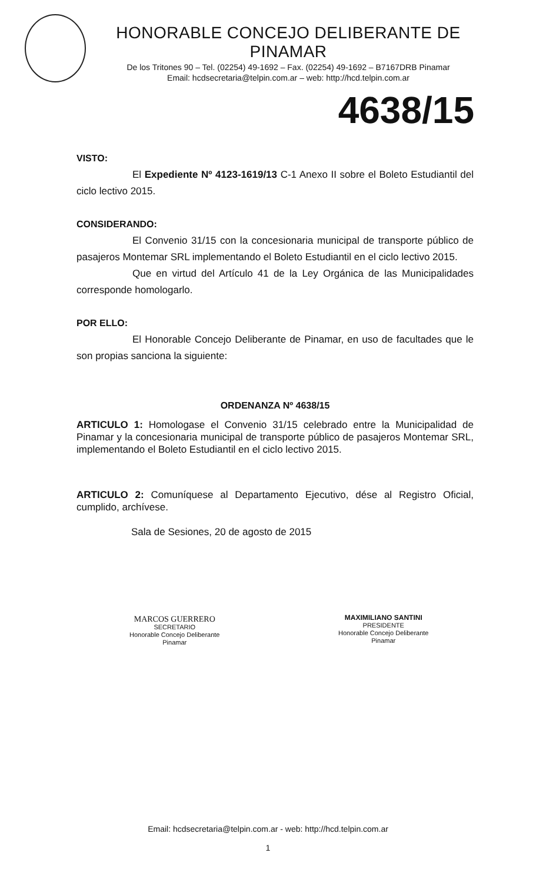HONORABLE CONCEJO DELIBERANTE DE PINAMAR
De los Tritones 90 – Tel. (02254) 49-1692 – Fax. (02254) 49-1692 – B7167DRB Pinamar
Email: hcdsecretaria@telpin.com.ar – web: http://hcd.telpin.com.ar
4638/15
VISTO:
El Expediente Nº 4123-1619/13 C-1 Anexo II sobre el Boleto Estudiantil del ciclo lectivo 2015.
CONSIDERANDO:
El Convenio 31/15 con la concesionaria municipal de transporte público de pasajeros Montemar SRL implementando el Boleto Estudiantil en el ciclo lectivo 2015.
Que en virtud del Artículo 41 de la Ley Orgánica de las Municipalidades corresponde homologarlo.
POR ELLO:
El Honorable Concejo Deliberante de Pinamar, en uso de facultades que le son propias sanciona la siguiente:
ORDENANZA Nº 4638/15
ARTICULO 1: Homologase el Convenio 31/15 celebrado entre la Municipalidad de Pinamar y la concesionaria municipal de transporte público de pasajeros Montemar SRL, implementando el Boleto Estudiantil en el ciclo lectivo 2015.
ARTICULO 2: Comuníquese al Departamento Ejecutivo, dése al Registro Oficial, cumplido, archívese.
Sala de Sesiones, 20 de agosto de 2015
MARCOS GUERRERO
SECRETARIO
Honorable Concejo Deliberante
Pinamar
MAXIMILIANO SANTINI
PRESIDENTE
Honorable Concejo Deliberante
Pinamar
Email: hcdsecretaria@telpin.com.ar - web: http://hcd.telpin.com.ar
1